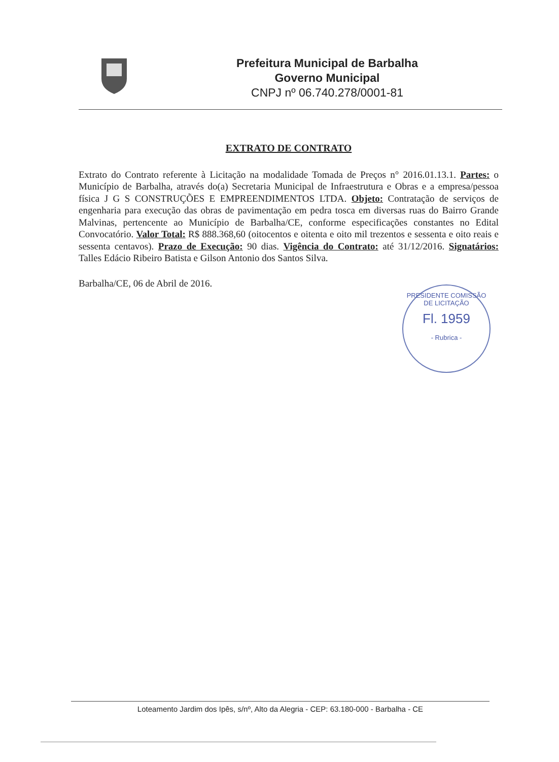Prefeitura Municipal de Barbalha
Governo Municipal
CNPJ nº 06.740.278/0001-81
EXTRATO DE CONTRATO
Extrato do Contrato referente à Licitação na modalidade Tomada de Preços n° 2016.01.13.1. Partes: o Município de Barbalha, através do(a) Secretaria Municipal de Infraestrutura e Obras e a empresa/pessoa física J G S CONSTRUÇÕES E EMPREENDIMENTOS LTDA. Objeto: Contratação de serviços de engenharia para execução das obras de pavimentação em pedra tosca em diversas ruas do Bairro Grande Malvinas, pertencente ao Município de Barbalha/CE, conforme especificações constantes no Edital Convocatório. Valor Total: R$ 888.368,60 (oitocentos e oitenta e oito mil trezentos e sessenta e oito reais e sessenta centavos). Prazo de Execução: 90 dias. Vigência do Contrato: até 31/12/2016. Signatários: Talles Edácio Ribeiro Batista e Gilson Antonio dos Santos Silva.
Barbalha/CE, 06 de Abril de 2016.
PRESIDENTE COMISSÃO DE LICITAÇÃO
Fl. 1959
- Rubrica -
Loteamento Jardim dos Ipês, s/nº, Alto da Alegria - CEP: 63.180-000 - Barbalha - CE